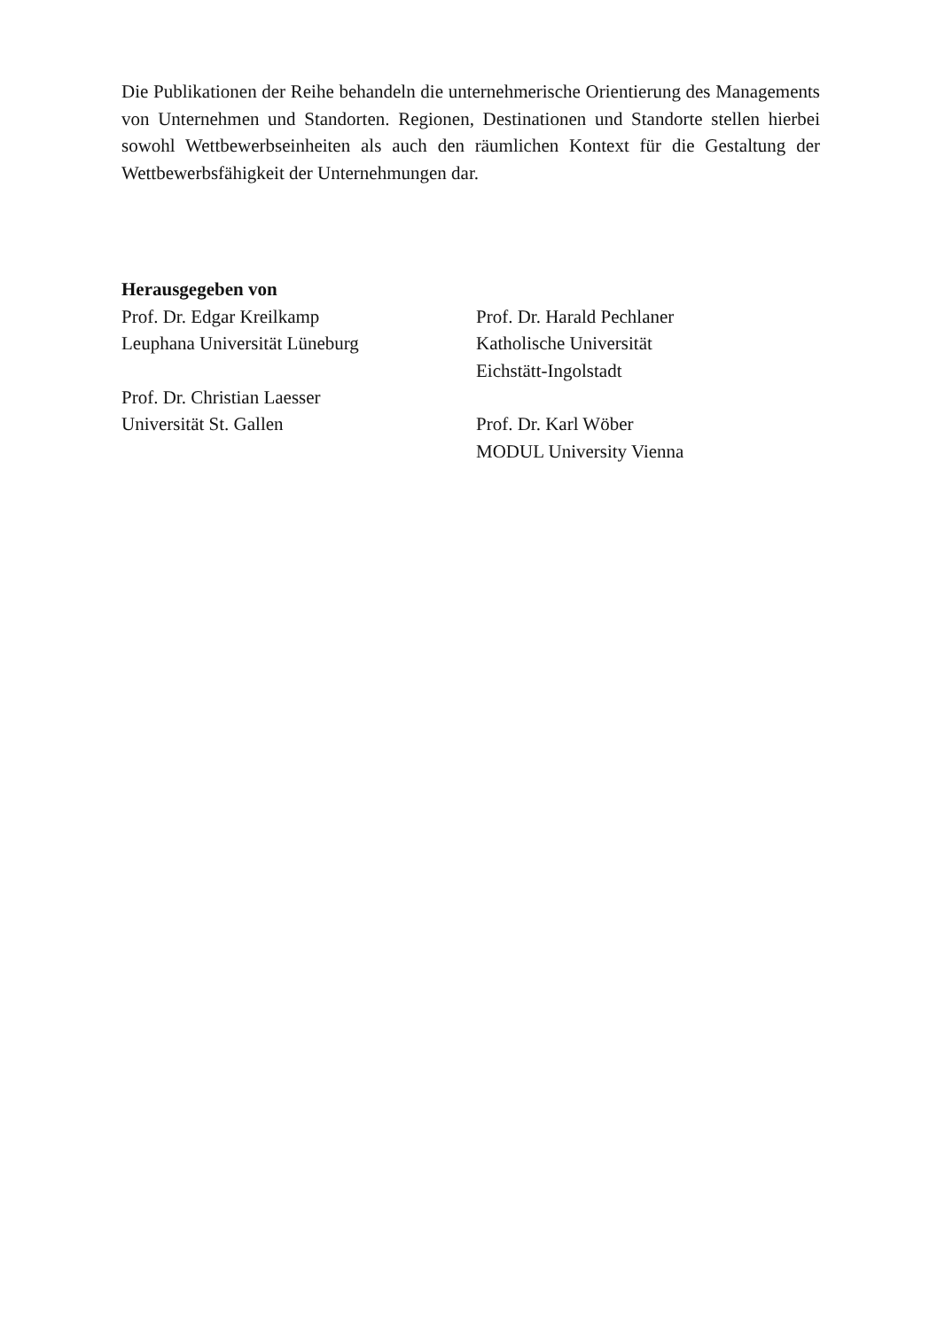Die Publikationen der Reihe behandeln die unternehmerische Orientierung des Managements von Unternehmen und Standorten. Regionen, Destinationen und Standorte stellen hierbei sowohl Wettbewerbseinheiten als auch den räumlichen Kontext für die Gestaltung der Wettbewerbsfähigkeit der Unternehmungen dar.
Herausgegeben von
Prof. Dr. Edgar Kreilkamp
Leuphana Universität Lüneburg
Prof. Dr. Christian Laesser
Universität St. Gallen
Prof. Dr. Harald Pechlaner
Katholische Universität
Eichstätt-Ingolstadt
Prof. Dr. Karl Wöber
MODUL University Vienna